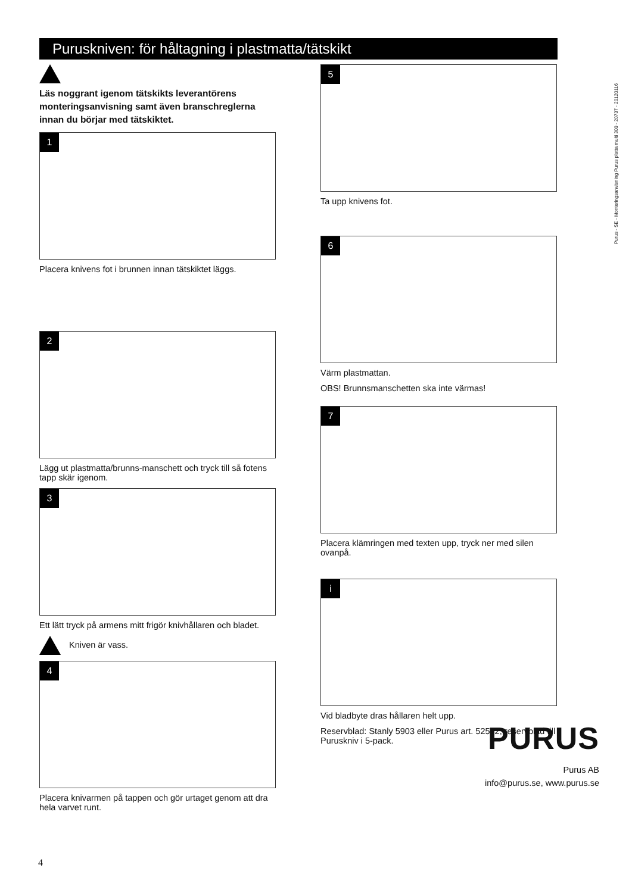Puruskniven: för håltagning i plastmatta/tätskikt
Purus - SE - Monteringsanvisning Purus platta multi 300 - 20737 - 20120116
Läs noggrant igenom tätskikts leverantörens monteringsanvisning samt även branschreglerna innan du börjar med tätskiktet.
1
Placera knivens fot i brunnen innan tätskiktet läggs.
2
Lägg ut plastmatta/brunns-manschett och tryck till så fotens tapp skär igenom.
3
Ett lätt tryck på armens mitt frigör knivhållaren och bladet.
Kniven är vass.
4
Placera knivarmen på tappen och gör urtaget genom att dra hela varvet runt.
5
Ta upp knivens fot.
6
Värm plastmattan.
OBS! Brunnsmanschetten ska inte värmas!
7
Placera klämringen med texten upp, tryck ner med silen ovanpå.
i
Vid bladbyte dras hållaren helt upp.
Reservblad: Stanly 5903 eller Purus art. 52582, reservblad till Puruskniv i 5-pack.
PURUS
Purus AB
info@purus.se, www.purus.se
4